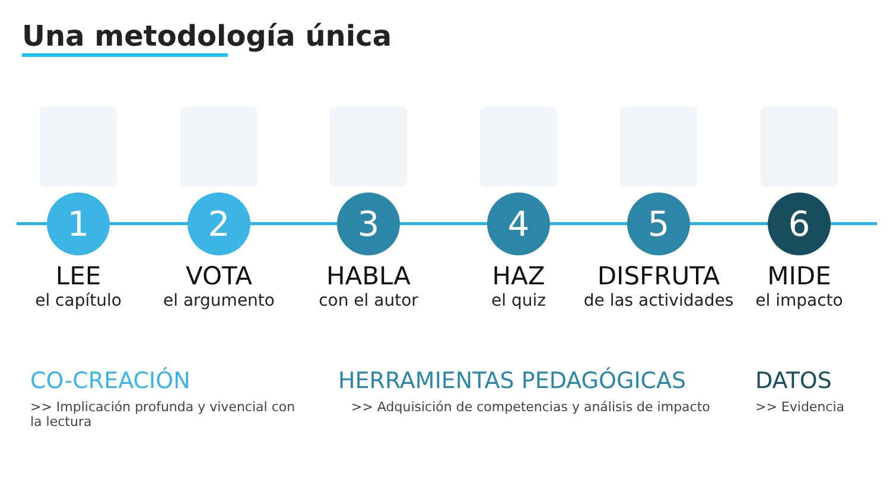Una metodología única
1
LEE
el capítulo
2
VOTA
el argumento
3
HABLA
con el autor
4
HAZ
el quiz
5
DISFRUTA
de las actividades
6
MIDE
el impacto
CO-CREACIÓN
>> Implicación profunda y vivencial con la lectura
HERRAMIENTAS PEDAGÓGICAS
>> Adquisición de competencias y análisis de impacto
DATOS
>> Evidencia